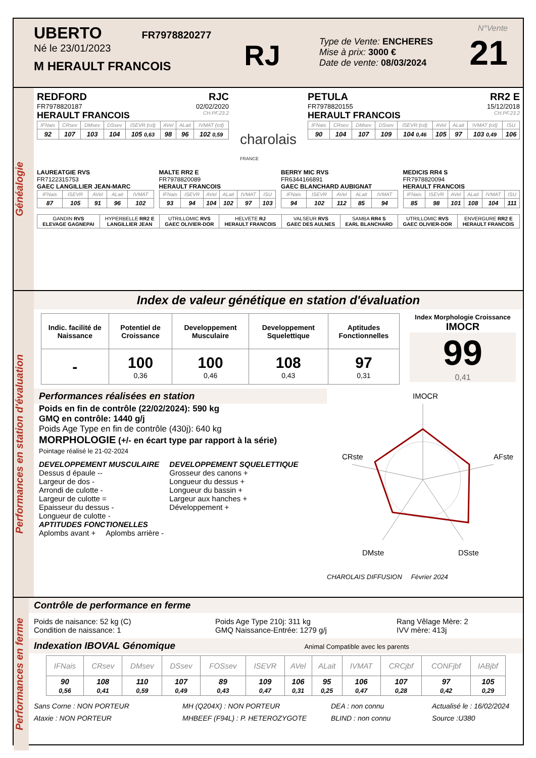UBERTO FR7978820277
Né le 23/01/2023
M HERAULT FRANCOIS
RJ
Type de Vente: ENCHERES
Mise à prix: 3000 €
Date de vente: 08/03/2024
N°Vente
21
Généalogie
REDFORD RJC
FR7978820187 02/02/2020
HERAULT FRANCOIS CH.PF.23.2
| IFNais | CRsev | DMsev | DSsev | ISEVR (cd) | AVel | ALait | IVMAT (cd) |
| --- | --- | --- | --- | --- | --- | --- | --- |
| 92 | 107 | 103 | 104 | 105 0,63 | 98 | 96 | 102 0,59 |
charolais
FRANCE
PETULA RR2 E
FR7978820155 15/12/2018
HERAULT FRANCOIS CH.PF.23.2
| IFNais | CRsev | DMsev | DSsev | ISEVR (cd) | AVel | ALait | IVMAT (cd) | ISU |
| --- | --- | --- | --- | --- | --- | --- | --- | --- |
| 90 | 104 | 107 | 109 | 104 0,46 | 105 | 97 | 103 0,49 | 106 |
LAUREATGIE RVS
FR7122315753
GAEC LANGILLIER JEAN-MARC
| IFNais | ISEVR | AVel | ALait | IVMAT |
| --- | --- | --- | --- | --- |
| 87 | 105 | 91 | 96 | 102 |
MALTE RR2 E
FR7978820089
HERAULT FRANCOIS
| IFNais | ISEVR | AVel | ALait | IVMAT | ISU |
| --- | --- | --- | --- | --- | --- |
| 93 | 94 | 104 | 102 | 97 | 103 |
BERRY MIC RVS
FR6344166891
GAEC BLANCHARD AUBIGNAT
| IFNais | ISEVR | AVel | ALait | IVMAT |
| --- | --- | --- | --- | --- |
| 94 | 102 | 112 | 85 | 94 |
MEDICIS RR4 S
FR7978820094
HERAULT FRANCOIS
| IFNais | ISEVR | AVel | ALait | IVMAT | ISU |
| --- | --- | --- | --- | --- | --- |
| 85 | 98 | 101 | 108 | 104 | 111 |
| GANDIN RVS ELEVAGE GAGNEPAI | HYPERBELLE RR2 E LANGILLIER JEAN | UTRILLOMIC RVS GAEC OLIVIER-DOR | HELVETE RJ HERAULT FRANCOIS | VALSEUR RVS GAEC DES AULNES | SAMBA RR4 S EARL BLANCHARD | UTRILLOMIC RVS GAEC OLIVIER-DOR | ENVERGURE RR2 E HERAULT FRANCOIS |
Performances en station d'évaluation
Index de valeur génétique en station d'évaluation
| Indic. facilité de Naissance | Potentiel de Croissance | Developpement Musculaire | Developpement Squelettique | Aptitudes Fonctionnelles |
| - | 100 0,36 | 100 0,46 | 108 0,43 | 97 0,31 |
Index Morphologie Croissance
IMOCR
99
0,41
Performances réalisées en station
Poids en fin de contrôle (22/02/2024): 590 kg
GMQ en contrôle: 1440 g/j
Poids Age Type en fin de contrôle (430j): 640 kg
MORPHOLOGIE (+/- en écart type par rapport à la série)
Pointage réalisé le 21-02-2024
DEVELOPPEMENT MUSCULAIRE
Dessus d épaule --
Largeur de dos -
Arrondi de culotte -
Largeur de culotte =
Epaisseur du dessus -
Longueur de culotte -
DEVELOPPEMENT SQUELETTIQUE
Grosseur des canons +
Longueur du dessus +
Longueur du bassin +
Largeur aux hanches +
Développement +
APTITUDES FONCTIONELLES
Aplombs avant + Aplombs arrière -
IMOCR
CRste
AFste
DMste
DSste
CHAROLAIS DIFFUSION Février 2024
Performances en ferme
Contrôle de performance en ferme
Poids de naisance: 52 kg (C)
Condition de naissance: 1
Poids Age Type 210j: 311 kg
GMQ Naissance-Entrée: 1279 g/j
Rang Vêlage Mère: 2
IVV mère: 413j
Indexation IBOVAL Génomique Animal Compatible avec les parents
| IFNais | CRsev | DMsev | DSsev | FOSsev | ISEVR | AVel | ALait | IVMAT | CRCjbf | CONFjbf | IABjbf |
| --- | --- | --- | --- | --- | --- | --- | --- | --- | --- | --- | --- |
| 90 0,56 | 108 0,41 | 110 0,59 | 107 0,49 | 89 0,43 | 109 0,47 | 106 0,31 | 95 0,25 | 106 0,47 | 107 0,28 | 97 0,42 | 105 0,29 |
Sans Corne : NON PORTEUR
Ataxie : NON PORTEUR
MH (Q204X) : NON PORTEUR
MHBEEF (F94L) : P. HETEROZYGOTE
DEA : non connu
BLIND : non connu
Actualisé le : 16/02/2024
Source :U380